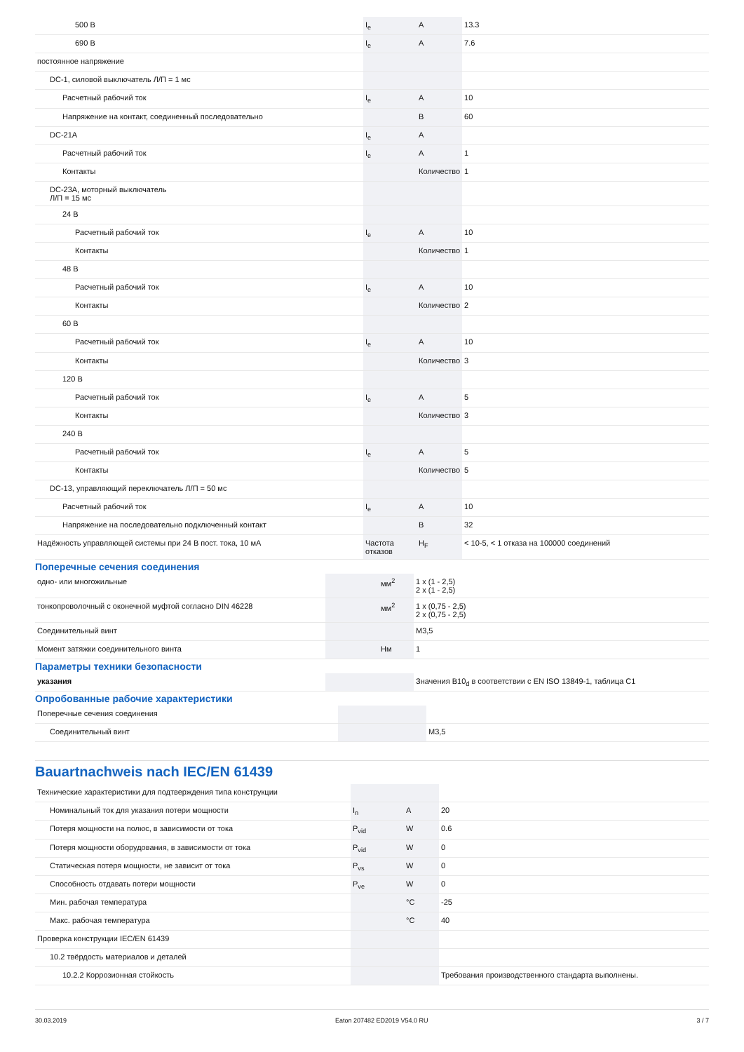| 500 В | I<sub>e</sub> | A | 13.3 |
| 690 В | I<sub>e</sub> | A | 7.6 |
| постоянное напряжение | | | |
| DC-1, силовой выключатель Л/П = 1 мс | | | |
| Расчетный рабочий ток | I<sub>e</sub> | A | 10 |
| Напряжение на контакт, соединенный последовательно | | В | 60 |
| DC-21A | I<sub>e</sub> | A | |
| Расчетный рабочий ток | I<sub>e</sub> | A | 1 |
| Контакты | | Количество | 1 |
| DC-23A, моторный выключатель Л/П = 15 мс | | | |
| 24 В | | | |
| Расчетный рабочий ток | I<sub>e</sub> | A | 10 |
| Контакты | | Количество | 1 |
| 48 В | | | |
| Расчетный рабочий ток | I<sub>e</sub> | A | 10 |
| Контакты | | Количество | 2 |
| 60 В | | | |
| Расчетный рабочий ток | I<sub>e</sub> | A | 10 |
| Контакты | | Количество | 3 |
| 120 В | | | |
| Расчетный рабочий ток | I<sub>e</sub> | A | 5 |
| Контакты | | Количество | 3 |
| 240 В | | | |
| Расчетный рабочий ток | I<sub>e</sub> | A | 5 |
| Контакты | | Количество | 5 |
| DC-13, управляющий переключатель Л/П = 50 мс | | | |
| Расчетный рабочий ток | I<sub>e</sub> | A | 10 |
| Напряжение на последовательно подключенный контакт | | В | 32 |
| Надёжность управляющей системы при 24 В пост. тока, 10 мА | Частота отказов | H<sub>F</sub> | < 10-5, < 1 отказа на 100000 соединений |
Поперечные сечения соединения
| одно- или многожильные | | мм<sup>2</sup> | 1 x (1 - 2,5) 2 x (1 - 2,5) |
| тонкопроволочный с оконечной муфтой согласно DIN 46228 | | мм<sup>2</sup> | 1 x (0,75 - 2,5) 2 x (0,75 - 2,5) |
| Соединительный винт | | | M3,5 |
| Момент затяжки соединительного винта | | Нм | 1 |
Параметры техники безопасности
| указания | | | Значения B10<sub>d</sub> в соответствии с EN ISO 13849-1, таблица C1 |
Опробованные рабочие характеристики
| Поперечные сечения соединения | | | |
| Соединительный винт | | | M3,5 |
Bauartnachweis nach IEC/EN 61439
| Технические характеристики для подтверждения типа конструкции | | | |
| Номинальный ток для указания потери мощности | I<sub>n</sub> | A | 20 |
| Потеря мощности на полюс, в зависимости от тока | P<sub>vid</sub> | W | 0.6 |
| Потеря мощности оборудования, в зависимости от тока | P<sub>vid</sub> | W | 0 |
| Статическая потеря мощности, не зависит от тока | P<sub>vs</sub> | W | 0 |
| Способность отдавать потери мощности | P<sub>ve</sub> | W | 0 |
| Мин. рабочая температура | | °C | -25 |
| Макс. рабочая температура | | °C | 40 |
| Проверка конструкции IEC/EN 61439 | | | |
| 10.2 твёрдость материалов и деталей | | | |
| 10.2.2 Коррозионная стойкость | | | Требования производственного стандарта выполнены. |
30.03.2019 Eaton 207482 ED2019 V54.0 RU 3 / 7